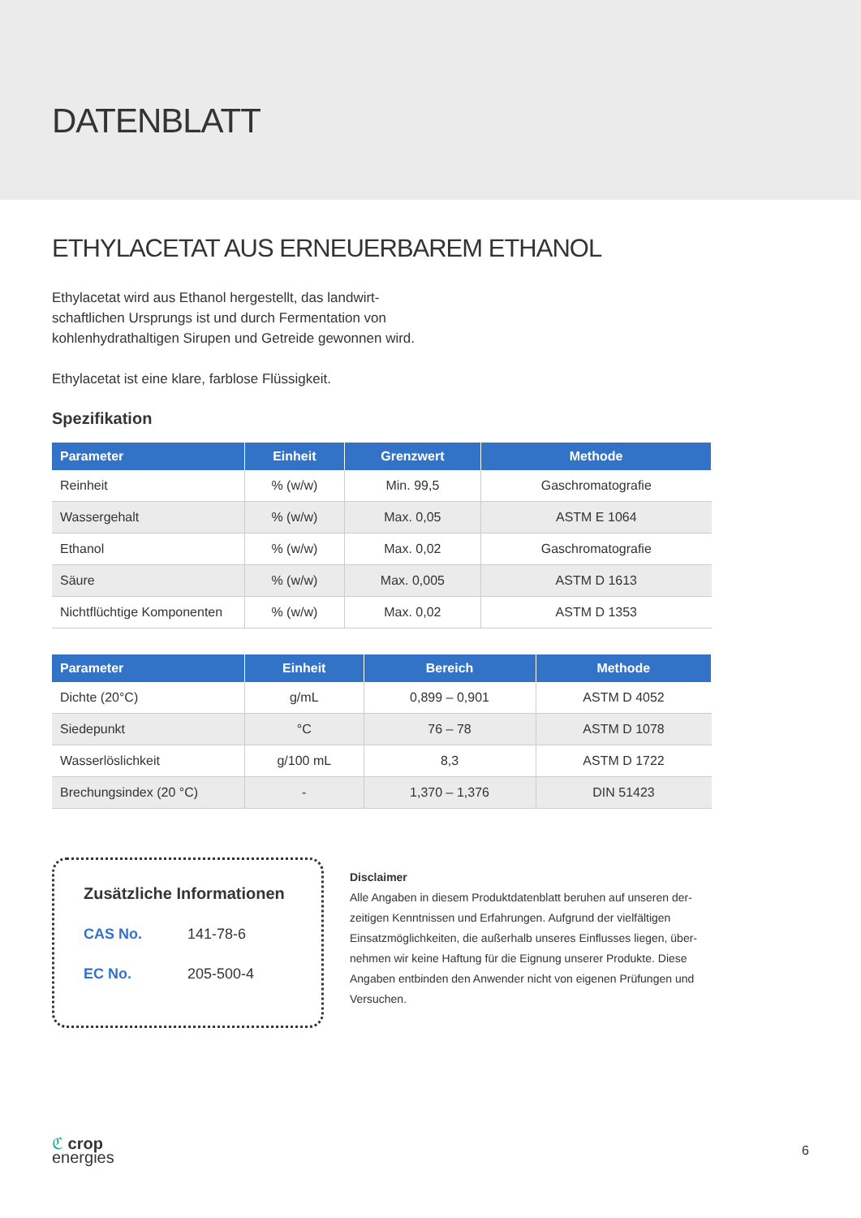DATENBLATT
ETHYLACETAT AUS ERNEUERBAREM ETHANOL
Ethylacetat wird aus Ethanol hergestellt, das landwirt-schaftlichen Ursprungs ist und durch Fermentation von kohlenhydrathaltigen Sirupen und Getreide gewonnen wird.
Ethylacetat ist eine klare, farblose Flüssigkeit.
Spezifikation
| Parameter | Einheit | Grenzwert | Methode |
| --- | --- | --- | --- |
| Reinheit | % (w/w) | Min. 99,5 | Gaschromatografie |
| Wassergehalt | % (w/w) | Max. 0,05 | ASTM E 1064 |
| Ethanol | % (w/w) | Max. 0,02 | Gaschromatografie |
| Säure | % (w/w) | Max. 0,005 | ASTM D 1613 |
| Nichtflüchtige Komponenten | % (w/w) | Max. 0,02 | ASTM D 1353 |
| Parameter | Einheit | Bereich | Methode |
| --- | --- | --- | --- |
| Dichte (20°C) | g/mL | 0,899 – 0,901 | ASTM D 4052 |
| Siedepunkt | °C | 76 – 78 | ASTM D 1078 |
| Wasserlöslichkeit | g/100 mL | 8,3 | ASTM D 1722 |
| Brechungsindex (20 °C) | - | 1,370 – 1,376 | DIN 51423 |
Zusätzliche Informationen
CAS No. 141-78-6
EC No. 205-500-4
Disclaimer
Alle Angaben in diesem Produktdatenblatt beruhen auf unseren der-zeitigen Kenntnissen und Erfahrungen. Aufgrund der vielfältigen Einsatzmöglichkeiten, die außerhalb unseres Einflusses liegen, über-nehmen wir keine Haftung für die Eignung unserer Produkte. Diese Angaben entbinden den Anwender nicht von eigenen Prüfungen und Versuchen.
ℭ crop
energies
6